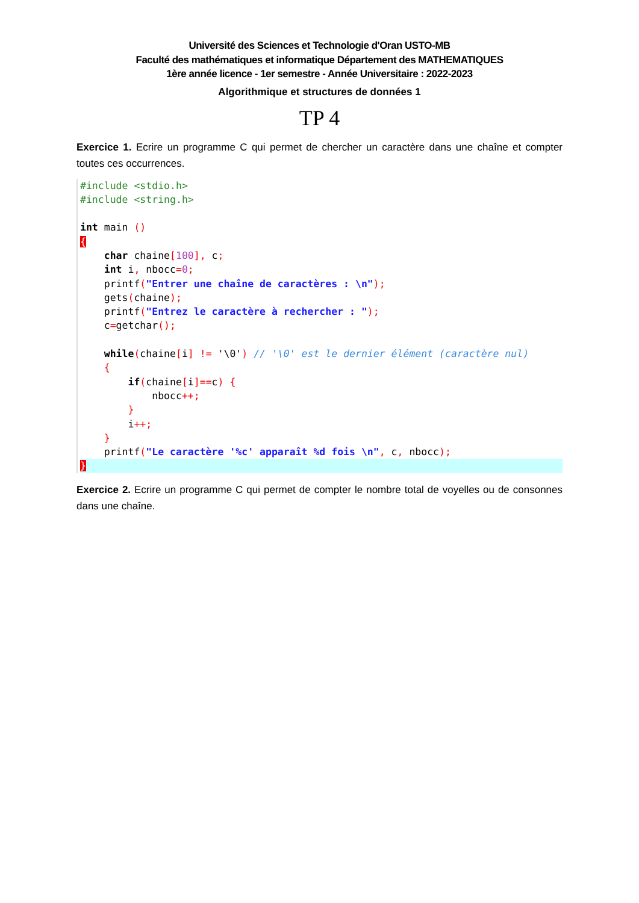Université des Sciences et Technologie d'Oran USTO-MB
Faculté des mathématiques et informatique Département des MATHEMATIQUES
1ère année licence - 1er semestre - Année Universitaire : 2022-2023
Algorithmique et structures de données 1
TP 4
Exercice 1. Ecrire un programme C qui permet de chercher un caractère dans une chaîne et compter toutes ces occurrences.
#include <stdio.h>
#include <string.h>

int main ()
{
    char chaine[100], c;
    int i, nbocc=0;
    printf("Entrer une chaîne de caractères : \n");
    gets(chaine);
    printf("Entrez le caractère à rechercher : ");
    c=getchar();

    while(chaine[i] != '\0') // '\0' est le dernier élément (caractère nul)
    {
        if(chaine[i]==c) {
            nbocc++;
        }
        i++;
    }
    printf("Le caractère '%c' apparaît %d fois \n", c, nbocc);
}
Exercice 2. Ecrire un programme C qui permet de compter le nombre total de voyelles ou de consonnes dans une chaîne.